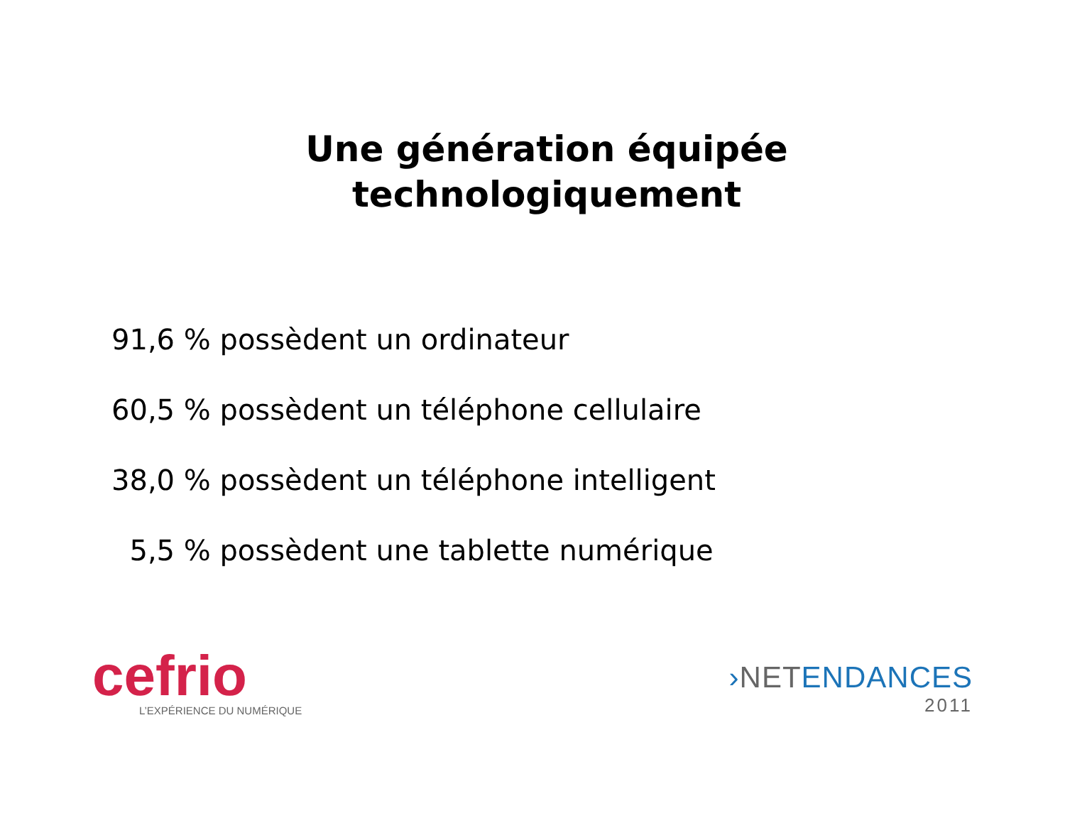Une génération équipée
technologiquement
91,6 % possèdent un ordinateur
60,5 % possèdent un téléphone cellulaire
38,0 % possèdent un téléphone intelligent
5,5 % possèdent une tablette numérique
cefrio
L’EXPÉRIENCE DU NUMÉRIQUE
›NET ENDANCES
2011